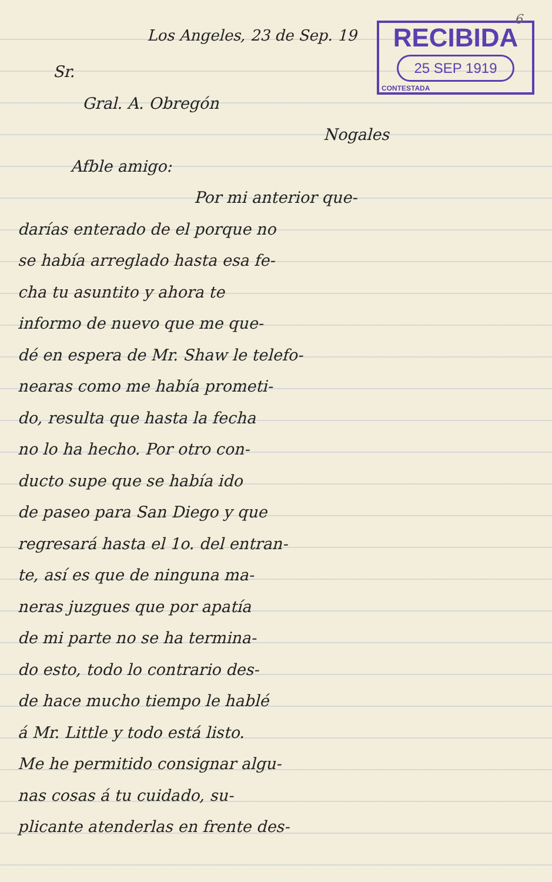6
RECIBIDA
25 SEP 1919
CONTESTADA
Los Angeles, 23 de Sep. 19
Sr.
Gral. A. Obregón
Nogales
Afble amigo:
Por mi anterior que-
darías enterado de el porque no
se había arreglado hasta esa fe-
cha tu asuntito y ahora te
informo de nuevo que me que-
dé en espera de Mr. Shaw le telefo-
nearas como me había prometi-
do, resulta que hasta la fecha
no lo ha hecho. Por otro con-
ducto supe que se había ido
de paseo para San Diego y que
regresará hasta el 1o. del entran-
te, así es que de ninguna ma-
neras juzgues que por apatía
de mi parte no se ha termina-
do esto, todo lo contrario des-
de hace mucho tiempo le hablé
á Mr. Little y todo está listo.
Me he permitido consignar algu-
nas cosas á tu cuidado, su-
plicante atenderlas en frente des-